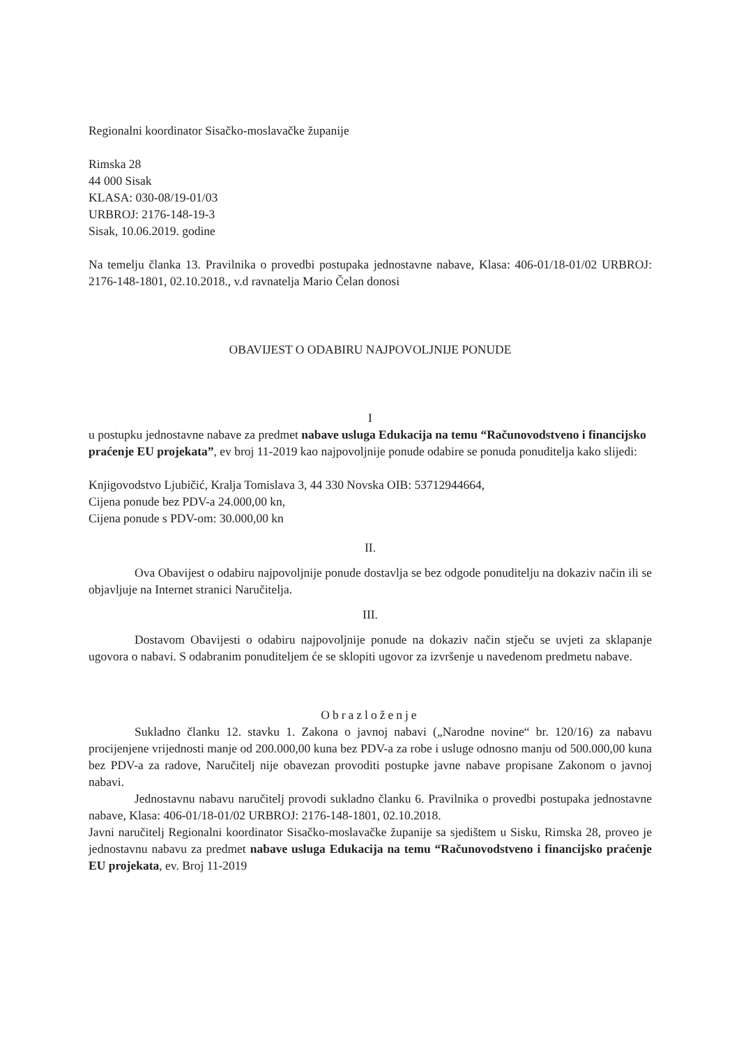Regionalni koordinator Sisačko-moslavačke županije
Rimska 28
44 000 Sisak
KLASA: 030-08/19-01/03
URBROJ: 2176-148-19-3
Sisak, 10.06.2019. godine
Na temelju članka 13. Pravilnika o provedbi postupaka jednostavne nabave, Klasa: 406-01/18-01/02 URBROJ: 2176-148-1801, 02.10.2018., v.d ravnatelja Mario Čelan donosi
OBAVIJEST O ODABIRU NAJPOVOLJNIJE PONUDE
I
u postupku jednostavne nabave za predmet nabave usluga Edukacija na temu “Računovodstveno i financijsko praćenje EU projekata”, ev broj 11-2019 kao najpovoljnije ponude odabire se ponuda ponuditelja kako slijedi:
Knjigovodstvo Ljubičić, Kralja Tomislava 3, 44 330 Novska OIB: 53712944664,
Cijena ponude bez PDV-a 24.000,00 kn,
Cijena ponude s PDV-om: 30.000,00 kn
II.
Ova Obavijest o odabiru najpovoljnije ponude dostavlja se bez odgode ponuditelju na dokaziv način ili se objavljuje na Internet stranici Naručitelja.
III.
Dostavom Obavijesti o odabiru najpovoljnije ponude na dokaziv način stječu se uvjeti za sklapanje ugovora o nabavi. S odabranim ponuditeljem će se sklopiti ugovor za izvršenje u navedenom predmetu nabave.
Obrazloženje
Sukladno članku 12. stavku 1. Zakona o javnoj nabavi („Narodne novine“ br. 120/16) za nabavu procijenjene vrijednosti manje od 200.000,00 kuna bez PDV-a za robe i usluge odnosno manju od 500.000,00 kuna bez PDV-a za radove, Naručitelj nije obavezan provoditi postupke javne nabave propisane Zakonom o javnoj nabavi.
Jednostavnu nabavu naručitelj provodi sukladno članku 6. Pravilnika o provedbi postupaka jednostavne nabave, Klasa: 406-01/18-01/02 URBROJ: 2176-148-1801, 02.10.2018.
Javni naručitelj Regionalni koordinator Sisačko-moslavačke županije sa sjedištem u Sisku, Rimska 28, proveo je jednostavnu nabavu za predmet nabave usluga Edukacija na temu “Računovodstveno i financijsko praćenje EU projekata, ev. Broj 11-2019